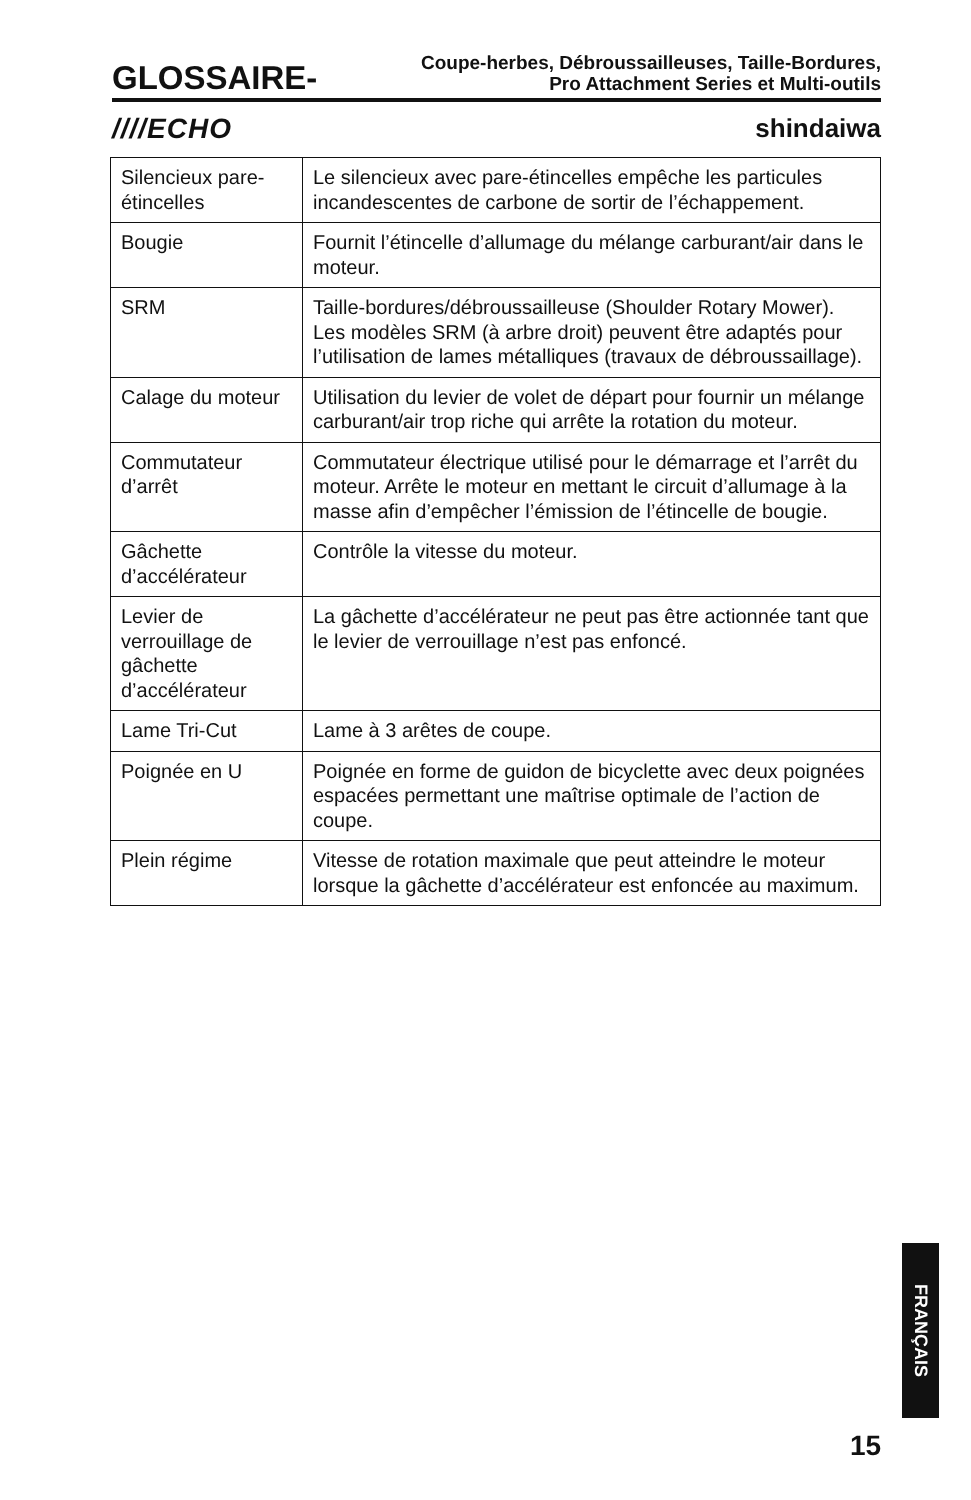GLOSSAIRE- Coupe-herbes, Débroussailleuses, Taille-Bordures,
Pro Attachment Series et Multi-outils
////ECHO shindaiwa
| Silencieux pare-étincelles | Le silencieux avec pare-étincelles empêche les particules incandescentes de carbone de sortir de l’échappement. |
| Bougie | Fournit l’étincelle d’allumage du mélange carburant/air dans le moteur. |
| SRM | Taille-bordures/débroussailleuse (Shoulder Rotary Mower). Les modèles SRM (à arbre droit) peuvent être adaptés pour l’utilisation de lames métalliques (travaux de débroussaillage). |
| Calage du moteur | Utilisation du levier de volet de départ pour fournir un mélange carburant/air trop riche qui arrête la rotation du moteur. |
| Commutateur d’arrêt | Commutateur électrique utilisé pour le démarrage et l’arrêt du moteur. Arrête le moteur en mettant le circuit d’allumage à la masse afin d’empêcher l’émission de l’étincelle de bougie. |
| Gâchette d’accélérateur | Contrôle la vitesse du moteur. |
| Levier de verrouillage de gâchette d’accélérateur | La gâchette d’accélérateur ne peut pas être actionnée tant que le levier de verrouillage n’est pas enfoncé. |
| Lame Tri-Cut | Lame à 3 arêtes de coupe. |
| Poignée en U | Poignée en forme de guidon de bicyclette avec deux poignées espacées permettant une maîtrise optimale de l’action de coupe. |
| Plein régime | Vitesse de rotation maximale que peut atteindre le moteur lorsque la gâchette d’accélérateur est enfoncée au maximum. |
FRANÇAIS
15